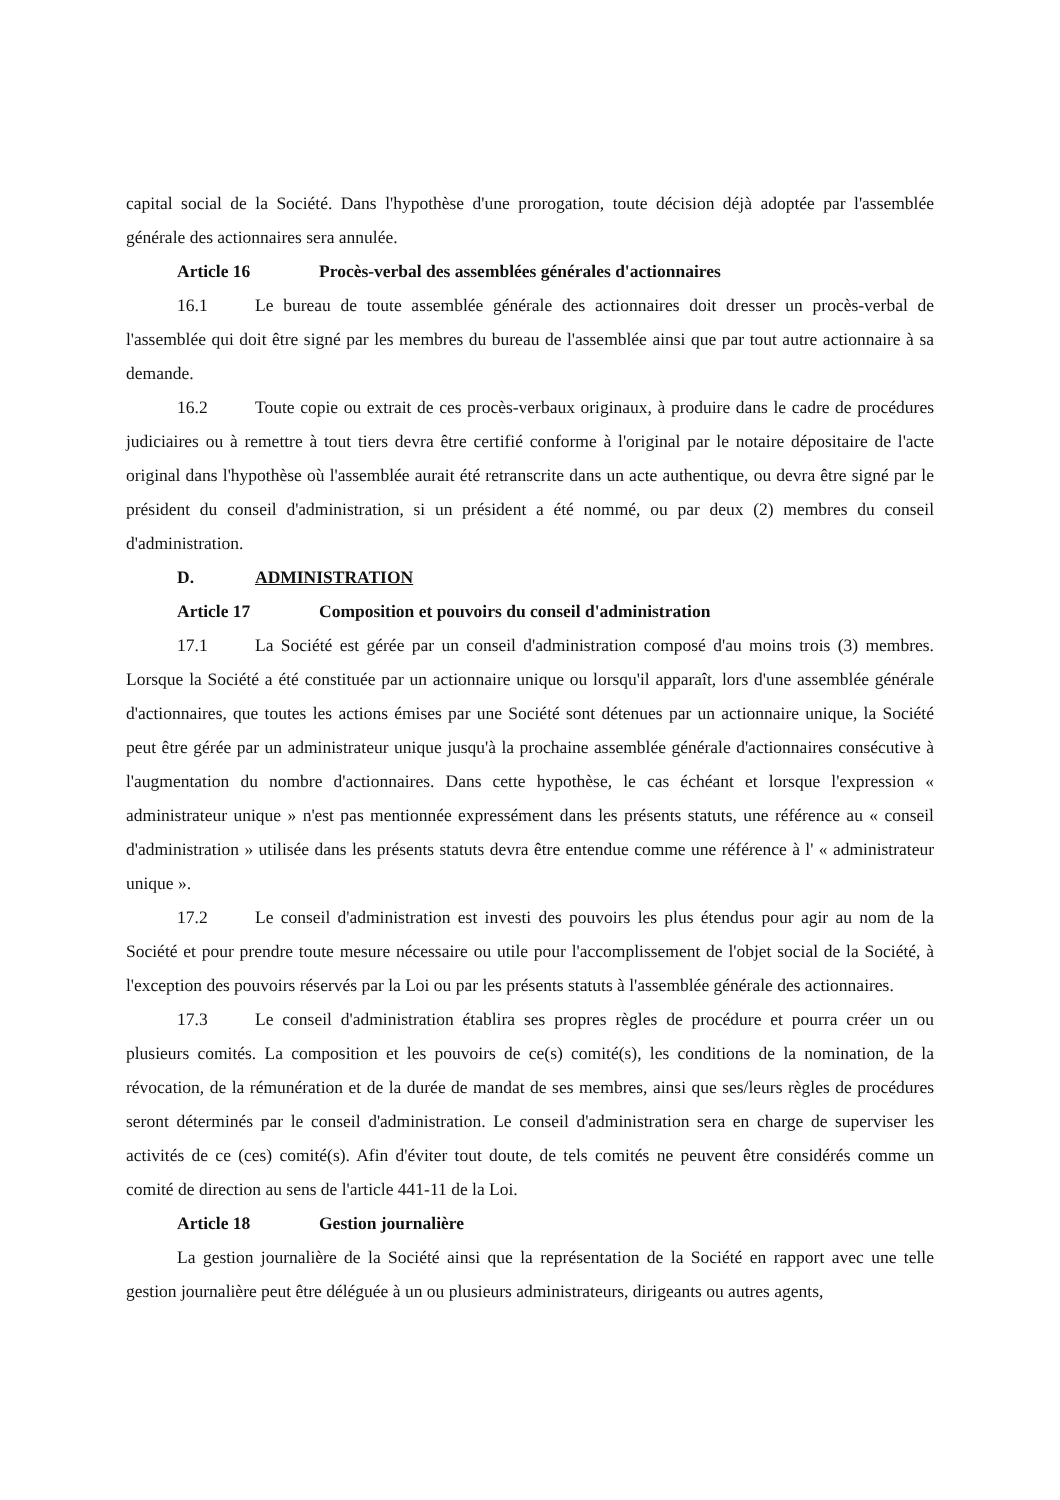capital social de la Société. Dans l'hypothèse d'une prorogation, toute décision déjà adoptée par l'assemblée générale des actionnaires sera annulée.
Article 16 Procès-verbal des assemblées générales d'actionnaires
16.1 Le bureau de toute assemblée générale des actionnaires doit dresser un procès-verbal de l'assemblée qui doit être signé par les membres du bureau de l'assemblée ainsi que par tout autre actionnaire à sa demande.
16.2 Toute copie ou extrait de ces procès-verbaux originaux, à produire dans le cadre de procédures judiciaires ou à remettre à tout tiers devra être certifié conforme à l'original par le notaire dépositaire de l'acte original dans l'hypothèse où l'assemblée aurait été retranscrite dans un acte authentique, ou devra être signé par le président du conseil d'administration, si un président a été nommé, ou par deux (2) membres du conseil d'administration.
D. ADMINISTRATION
Article 17 Composition et pouvoirs du conseil d'administration
17.1 La Société est gérée par un conseil d'administration composé d'au moins trois (3) membres. Lorsque la Société a été constituée par un actionnaire unique ou lorsqu'il apparaît, lors d'une assemblée générale d'actionnaires, que toutes les actions émises par une Société sont détenues par un actionnaire unique, la Société peut être gérée par un administrateur unique jusqu'à la prochaine assemblée générale d'actionnaires consécutive à l'augmentation du nombre d'actionnaires. Dans cette hypothèse, le cas échéant et lorsque l'expression « administrateur unique » n'est pas mentionnée expressément dans les présents statuts, une référence au « conseil d'administration » utilisée dans les présents statuts devra être entendue comme une référence à l' « administrateur unique ».
17.2 Le conseil d'administration est investi des pouvoirs les plus étendus pour agir au nom de la Société et pour prendre toute mesure nécessaire ou utile pour l'accomplissement de l'objet social de la Société, à l'exception des pouvoirs réservés par la Loi ou par les présents statuts à l'assemblée générale des actionnaires.
17.3 Le conseil d'administration établira ses propres règles de procédure et pourra créer un ou plusieurs comités. La composition et les pouvoirs de ce(s) comité(s), les conditions de la nomination, de la révocation, de la rémunération et de la durée de mandat de ses membres, ainsi que ses/leurs règles de procédures seront déterminés par le conseil d'administration. Le conseil d'administration sera en charge de superviser les activités de ce (ces) comité(s). Afin d'éviter tout doute, de tels comités ne peuvent être considérés comme un comité de direction au sens de l'article 441-11 de la Loi.
Article 18 Gestion journalière
La gestion journalière de la Société ainsi que la représentation de la Société en rapport avec une telle gestion journalière peut être déléguée à un ou plusieurs administrateurs, dirigeants ou autres agents,